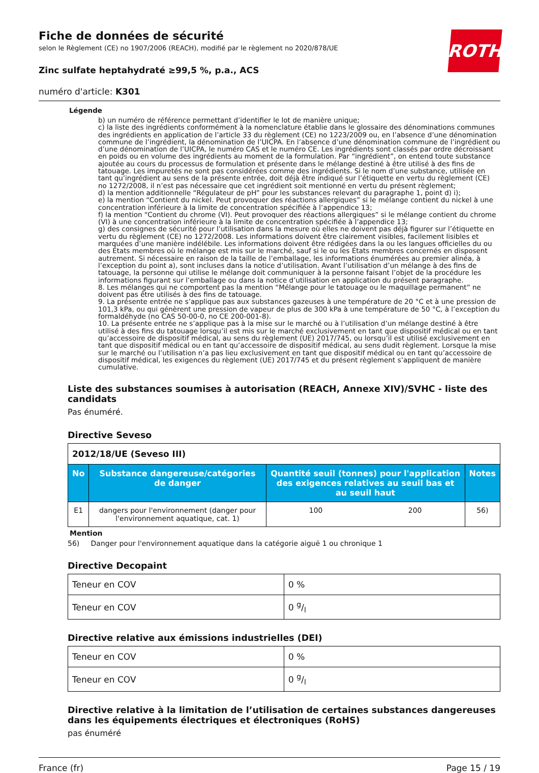ROTH
Fiche de données de sécurité
selon le Règlement (CE) no 1907/2006 (REACH), modifié par le règlement no 2020/878/UE
Zinc sulfate heptahydraté ≥99,5 %, p.a., ACS
numéro d'article: K301
Légende
b) un numéro de référence permettant d’identifier le lot de manière unique;
c) la liste des ingrédients conformément à la nomenclature établie dans le glossaire des dénominations communes des ingrédients en application de l’article 33 du règlement (CE) no 1223/2009 ou, en l’absence d’une dénomination commune de l’ingrédient, la dénomination de l’UICPA. En l’absence d’une dénomination commune de l’ingrédient ou d’une dénomination de l’UICPA, le numéro CAS et le numéro CE. Les ingrédients sont classés par ordre décroissant en poids ou en volume des ingrédients au moment de la formulation. Par “ingrédient”, on entend toute substance ajoutée au cours du processus de formulation et présente dans le mélange destiné à être utilisé à des fins de tatouage. Les impuretés ne sont pas considérées comme des ingrédients. Si le nom d’une substance, utilisée en tant qu’ingrédient au sens de la présente entrée, doit déjà être indiqué sur l’étiquette en vertu du règlement (CE) no 1272/2008, il n’est pas nécessaire que cet ingrédient soit mentionné en vertu du présent règlement;
d) la mention additionnelle “Régulateur de pH” pour les substances relevant du paragraphe 1, point d) i);
e) la mention “Contient du nickel. Peut provoquer des réactions allergiques” si le mélange contient du nickel à une concentration inférieure à la limite de concentration spécifiée à l’appendice 13;
f) la mention “Contient du chrome (VI). Peut provoquer des réactions allergiques” si le mélange contient du chrome (VI) à une concentration inférieure à la limite de concentration spécifiée à l’appendice 13;
g) des consignes de sécurité pour l’utilisation dans la mesure où elles ne doivent pas déjà figurer sur l’étiquette en vertu du règlement (CE) no 1272/2008. Les informations doivent être clairement visibles, facilement lisibles et marquées d’une manière indélébile. Les informations doivent être rédigées dans la ou les langues officielles du ou des États membres où le mélange est mis sur le marché, sauf si le ou les États membres concernés en disposent autrement. Si nécessaire en raison de la taille de l’emballage, les informations énumérées au premier alinéa, à l’exception du point a), sont incluses dans la notice d’utilisation. Avant l’utilisation d’un mélange à des fins de tatouage, la personne qui utilise le mélange doit communiquer à la personne faisant l’objet de la procédure les informations figurant sur l’emballage ou dans la notice d’utilisation en application du présent paragraphe.
8. Les mélanges qui ne comportent pas la mention “Mélange pour le tatouage ou le maquillage permanent” ne doivent pas être utilisés à des fins de tatouage.
9. La présente entrée ne s’applique pas aux substances gazeuses à une température de 20 °C et à une pression de 101,3 kPa, ou qui génèrent une pression de vapeur de plus de 300 kPa à une température de 50 °C, à l’exception du formaldéhyde (no CAS 50-00-0, no CE 200-001-8).
10. La présente entrée ne s’applique pas à la mise sur le marché ou à l’utilisation d’un mélange destiné à être utilisé à des fins du tatouage lorsqu’il est mis sur le marché exclusivement en tant que dispositif médical ou en tant qu’accessoire de dispositif médical, au sens du règlement (UE) 2017/745, ou lorsqu’il est utilisé exclusivement en tant que dispositif médical ou en tant qu’accessoire de dispositif médical, au sens dudit règlement. Lorsque la mise sur le marché ou l’utilisation n’a pas lieu exclusivement en tant que dispositif médical ou en tant qu’accessoire de dispositif médical, les exigences du règlement (UE) 2017/745 et du présent règlement s’appliquent de manière cumulative.
Liste des substances soumises à autorisation (REACH, Annexe XIV)/SVHC - liste des candidats
Pas énuméré.
Directive Seveso
| 2012/18/UE (Seveso III) | | | | |
| No | Substance dangereuse/catégories de danger | Quantité seuil (tonnes) pour l'application des exigences relatives au seuil bas et au seuil haut | | Notes |
| E1 | dangers pour l'environnement (danger pour l'environnement aquatique, cat. 1) | 100 | 200 | 56) |
Mention
56) Danger pour l'environnement aquatique dans la catégorie aiguë 1 ou chronique 1
Directive Decopaint
| Teneur en COV | 0 % |
| Teneur en COV | 0 g/l |
Directive relative aux émissions industrielles (DEI)
| Teneur en COV | 0 % |
| Teneur en COV | 0 g/l |
Directive relative à la limitation de l’utilisation de certaines substances dangereuses dans les équipements électriques et électroniques (RoHS)
pas énuméré
France (fr) Page 15 / 19